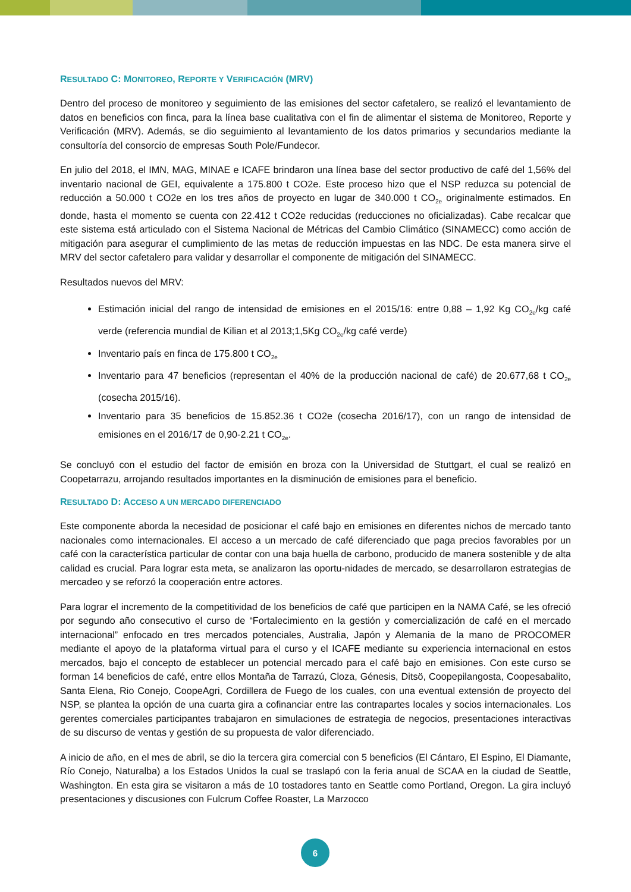RESULTADO C: MONITOREO, REPORTE Y VERIFICACIÓN (MRV)
Dentro del proceso de monitoreo y seguimiento de las emisiones del sector cafetalero, se realizó el levantamiento de datos en beneficios con finca, para la línea base cualitativa con el fin de alimentar el sistema de Monitoreo, Reporte y Verificación (MRV). Además, se dio seguimiento al levantamiento de los datos primarios y secundarios mediante la consultoría del consorcio de empresas South Pole/Fundecor.
En julio del 2018, el IMN, MAG, MINAE e ICAFE brindaron una línea base del sector productivo de café del 1,56% del inventario nacional de GEI, equivalente a 175.800 t CO2e. Este proceso hizo que el NSP reduzca su potencial de reducción a 50.000 t CO2e en los tres años de proyecto en lugar de 340.000 t CO<sub>2e</sub> originalmente estimados. En donde, hasta el momento se cuenta con 22.412 t CO2e reducidas (reducciones no oficializadas). Cabe recalcar que este sistema está articulado con el Sistema Nacional de Métricas del Cambio Climático (SINAMECC) como acción de mitigación para asegurar el cumplimiento de las metas de reducción impuestas en las NDC. De esta manera sirve el MRV del sector cafetalero para validar y desarrollar el componente de mitigación del SINAMECC.
Resultados nuevos del MRV:
Estimación inicial del rango de intensidad de emisiones en el 2015/16: entre 0,88 – 1,92 Kg CO<sub>2e</sub>/kg café verde (referencia mundial de Kilian et al 2013;1,5Kg CO<sub>2e</sub>/kg café verde)
Inventario país en finca de 175.800 t CO<sub>2e</sub>
Inventario para 47 beneficios (representan el 40% de la producción nacional de café) de 20.677,68 t CO<sub>2e</sub> (cosecha 2015/16).
Inventario para 35 beneficios de 15.852.36 t CO2e (cosecha 2016/17), con un rango de intensidad de emisiones en el 2016/17 de 0,90-2.21 t CO<sub>2e</sub>.
Se concluyó con el estudio del factor de emisión en broza con la Universidad de Stuttgart, el cual se realizó en Coopetarrazu, arrojando resultados importantes en la disminución de emisiones para el beneficio.
RESULTADO D: ACCESO A UN MERCADO DIFERENCIADO
Este componente aborda la necesidad de posicionar el café bajo en emisiones en diferentes nichos de mercado tanto nacionales como internacionales. El acceso a un mercado de café diferenciado que paga precios favorables por un café con la característica particular de contar con una baja huella de carbono, producido de manera sostenible y de alta calidad es crucial. Para lograr esta meta, se analizaron las oportu-nidades de mercado, se desarrollaron estrategias de mercadeo y se reforzó la cooperación entre actores.
Para lograr el incremento de la competitividad de los beneficios de café que participen en la NAMA Café, se les ofreció por segundo año consecutivo el curso de “Fortalecimiento en la gestión y comercialización de café en el mercado internacional” enfocado en tres mercados potenciales, Australia, Japón y Alemania de la mano de PROCOMER mediante el apoyo de la plataforma virtual para el curso y el ICAFE mediante su experiencia internacional en estos mercados, bajo el concepto de establecer un potencial mercado para el café bajo en emisiones. Con este curso se forman 14 beneficios de café, entre ellos Montaña de Tarrazú, Cloza, Génesis, Ditsö, Coopepilangosta, Coopesabalito, Santa Elena, Rio Conejo, CoopeAgri, Cordillera de Fuego de los cuales, con una eventual extensión de proyecto del NSP, se plantea la opción de una cuarta gira a cofinanciar entre las contrapartes locales y socios internacionales. Los gerentes comerciales participantes trabajaron en simulaciones de estrategia de negocios, presentaciones interactivas de su discurso de ventas y gestión de su propuesta de valor diferenciado.
A inicio de año, en el mes de abril, se dio la tercera gira comercial con 5 beneficios (El Cántaro, El Espino, El Diamante, Río Conejo, Naturalba) a los Estados Unidos la cual se traslapó con la feria anual de SCAA en la ciudad de Seattle, Washington. En esta gira se visitaron a más de 10 tostadores tanto en Seattle como Portland, Oregon. La gira incluyó presentaciones y discusiones con Fulcrum Coffee Roaster, La Marzocco
6